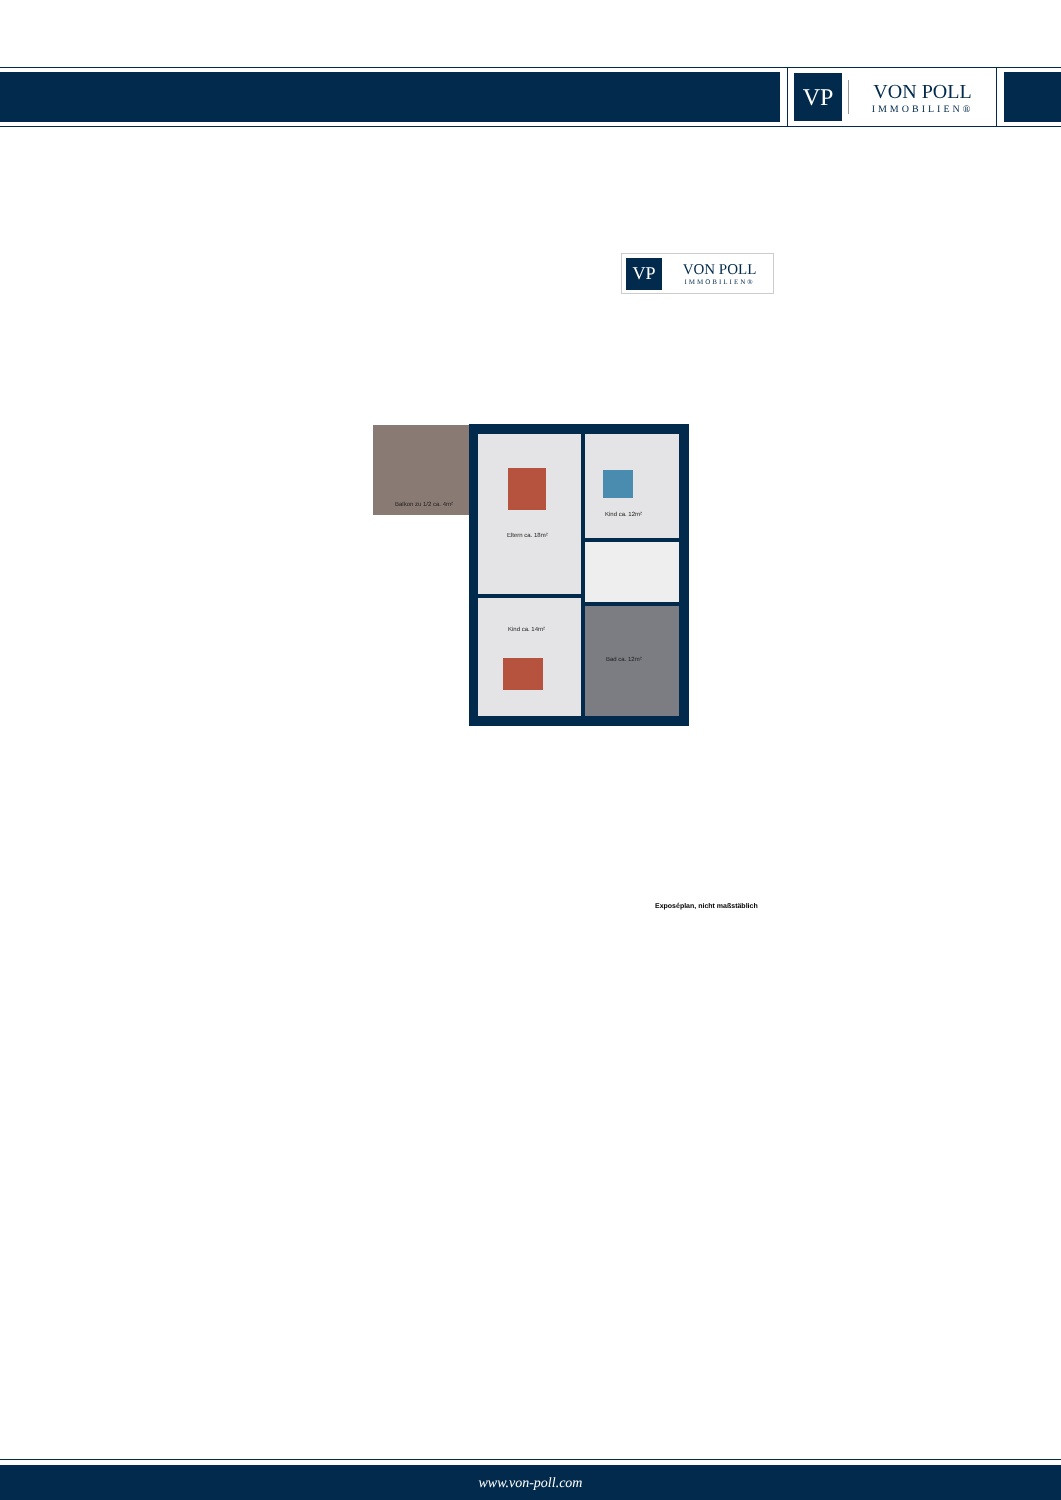VP
VON POLL
IMMOBILIEN®
VP
VON POLL
IMMOBILIEN®
Balkon zu 1/2 ca. 4m²
Eltern ca. 18m²
Kind ca. 12m²
Kind ca. 14m²
Bad ca. 12m²
Exposéplan, nicht maßstäblich
www.von-poll.com